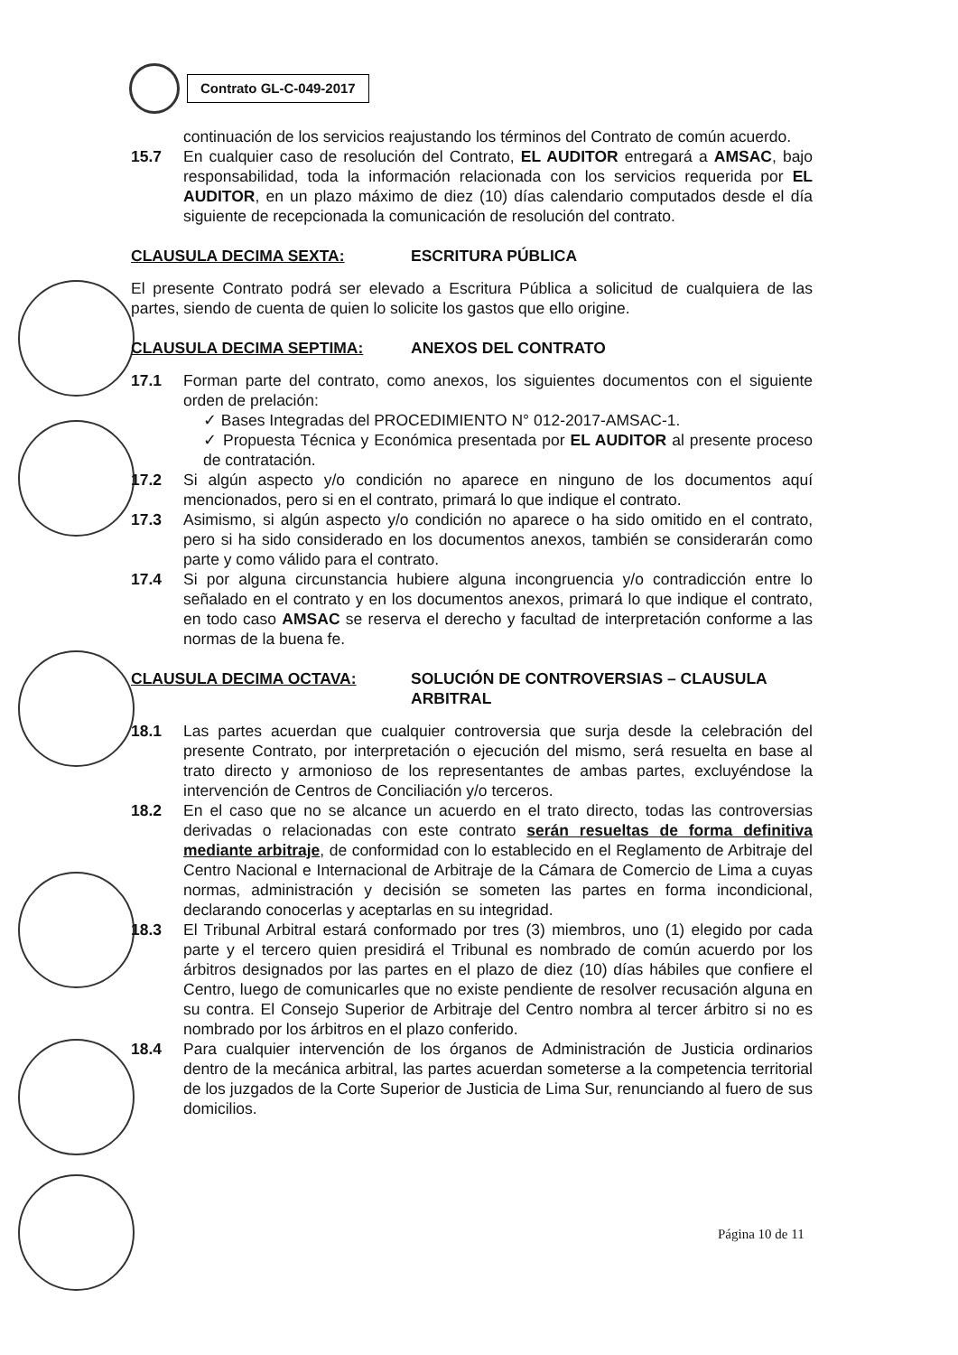Contrato GL-C-049-2017
continuación de los servicios reajustando los términos del Contrato de común acuerdo.
15.7 En cualquier caso de resolución del Contrato, EL AUDITOR entregará a AMSAC, bajo responsabilidad, toda la información relacionada con los servicios requerida por EL AUDITOR, en un plazo máximo de diez (10) días calendario computados desde el día siguiente de recepcionada la comunicación de resolución del contrato.
CLAUSULA DECIMA SEXTA: ESCRITURA PÚBLICA
El presente Contrato podrá ser elevado a Escritura Pública a solicitud de cualquiera de las partes, siendo de cuenta de quien lo solicite los gastos que ello origine.
CLAUSULA DECIMA SEPTIMA: ANEXOS DEL CONTRATO
17.1 Forman parte del contrato, como anexos, los siguientes documentos con el siguiente orden de prelación:
✓ Bases Integradas del PROCEDIMIENTO N° 012-2017-AMSAC-1.
✓ Propuesta Técnica y Económica presentada por EL AUDITOR al presente proceso de contratación.
17.2 Si algún aspecto y/o condición no aparece en ninguno de los documentos aquí mencionados, pero si en el contrato, primará lo que indique el contrato.
17.3 Asimismo, si algún aspecto y/o condición no aparece o ha sido omitido en el contrato, pero si ha sido considerado en los documentos anexos, también se considerarán como parte y como válido para el contrato.
17.4 Si por alguna circunstancia hubiere alguna incongruencia y/o contradicción entre lo señalado en el contrato y en los documentos anexos, primará lo que indique el contrato, en todo caso AMSAC se reserva el derecho y facultad de interpretación conforme a las normas de la buena fe.
CLAUSULA DECIMA OCTAVA: SOLUCIÓN DE CONTROVERSIAS – CLAUSULA ARBITRAL
18.1 Las partes acuerdan que cualquier controversia que surja desde la celebración del presente Contrato, por interpretación o ejecución del mismo, será resuelta en base al trato directo y armonioso de los representantes de ambas partes, excluyéndose la intervención de Centros de Conciliación y/o terceros.
18.2 En el caso que no se alcance un acuerdo en el trato directo, todas las controversias derivadas o relacionadas con este contrato serán resueltas de forma definitiva mediante arbitraje, de conformidad con lo establecido en el Reglamento de Arbitraje del Centro Nacional e Internacional de Arbitraje de la Cámara de Comercio de Lima a cuyas normas, administración y decisión se someten las partes en forma incondicional, declarando conocerlas y aceptarlas en su integridad.
18.3 El Tribunal Arbitral estará conformado por tres (3) miembros, uno (1) elegido por cada parte y el tercero quien presidirá el Tribunal es nombrado de común acuerdo por los árbitros designados por las partes en el plazo de diez (10) días hábiles que confiere el Centro, luego de comunicarles que no existe pendiente de resolver recusación alguna en su contra. El Consejo Superior de Arbitraje del Centro nombra al tercer árbitro si no es nombrado por los árbitros en el plazo conferido.
18.4 Para cualquier intervención de los órganos de Administración de Justicia ordinarios dentro de la mecánica arbitral, las partes acuerdan someterse a la competencia territorial de los juzgados de la Corte Superior de Justicia de Lima Sur, renunciando al fuero de sus domicilios.
Página 10 de 11